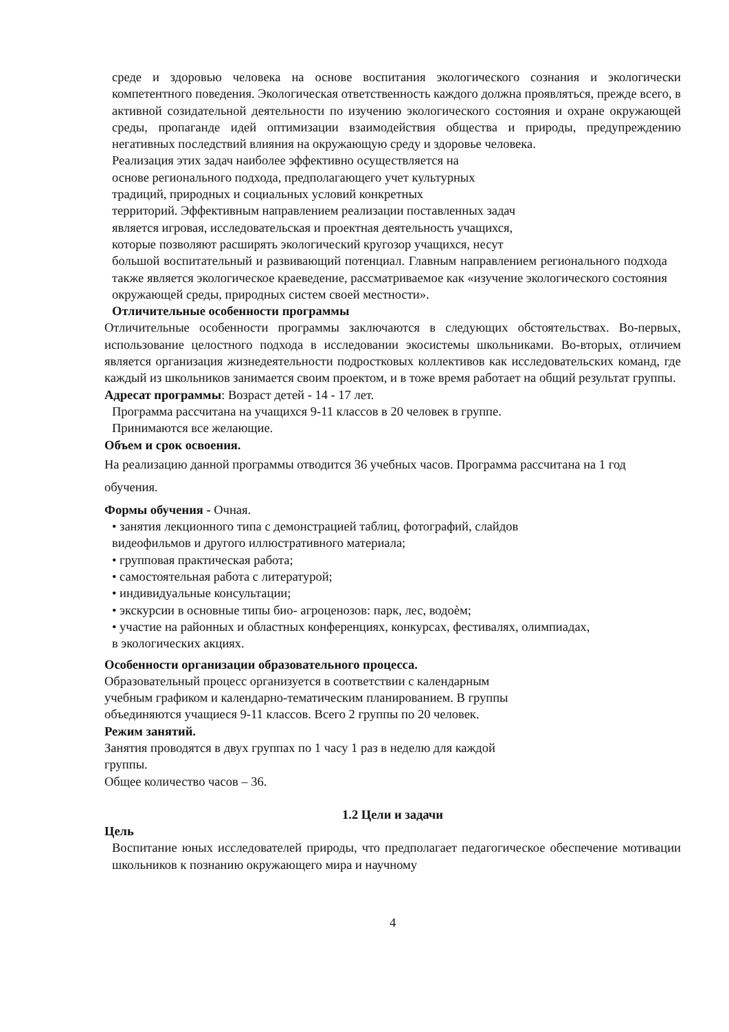среде и здоровью человека на основе воспитания экологического сознания и экологически компетентного поведения. Экологическая ответственность каждого должна проявляться, прежде всего, в активной созидательной деятельности по изучению экологического состояния и охране окружающей среды, пропаганде идей оптимизации взаимодействия общества и природы, предупреждению негативных последствий влияния на окружающую среду и здоровье человека.
Реализация этих задач наиболее эффективно осуществляется на
основе регионального подхода, предполагающего учет культурных
традиций, природных и социальных условий конкретных
территорий. Эффективным направлением реализации поставленных задач
является игровая, исследовательская и проектная деятельность учащихся,
которые позволяют расширять экологический кругозор учащихся, несут
большой воспитательный и развивающий потенциал. Главным направлением регионального подхода также является экологическое краеведение, рассматриваемое как «изучение экологического состояния окружающей среды, природных систем своей местности».
Отличительные особенности программы
Отличительные особенности программы заключаются в следующих обстоятельствах. Во-первых, использование целостного подхода в исследовании экосистемы школьниками. Во-вторых, отличием является организация жизнедеятельности подростковых коллективов как исследовательских команд, где каждый из школьников занимается своим проектом, и в тоже время работает на общий результат группы.
Адресат программы: Возраст детей - 14 - 17 лет.
Программа рассчитана на учащихся 9-11 классов в 20 человек в группе.
Принимаются все желающие.
Объем и срок освоения.
На реализацию данной программы отводится 36 учебных часов. Программа рассчитана на 1 год обучения.
Формы обучения - Очная.
• занятия лекционного типа с демонстрацией таблиц, фотографий, слайдов
видеофильмов и другого иллюстративного материала;
• групповая практическая работа;
• самостоятельная работа с литературой;
• индивидуальные консультации;
• экскурсии в основные типы био- агроценозов: парк, лес, водоѐм;
• участие на районных и областных конференциях, конкурсах, фестивалях, олимпиадах,
в экологических акциях.
Особенности организации образовательного процесса.
Образовательный процесс организуется в соответствии с календарным
учебным графиком и календарно-тематическим планированием. В группы
объединяются учащиеся 9-11 классов. Всего 2 группы по 20 человек.
Режим занятий.
Занятия проводятся в двух группах по 1 часу 1 раз в неделю для каждой
группы.
Общее количество часов – 36.
1.2 Цели и задачи
Цель
Воспитание юных исследователей природы, что предполагает педагогическое обеспечение мотивации школьников к познанию окружающего мира и научному
4